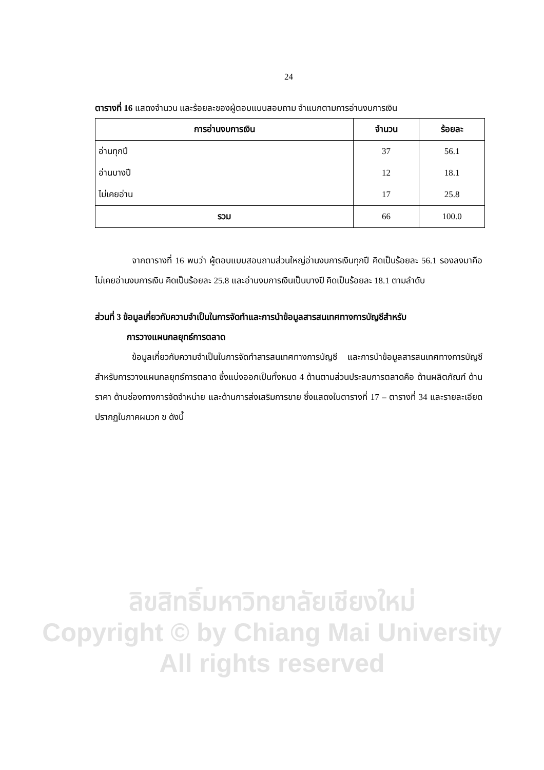24
ตารางที่ 16 แสดงจำนวน และร้อยละของผู้ตอบแบบสอบถาม จำแนกตามการอ่านงบการเงิน
| การอ่านงบการเงิน | จำนวน | ร้อยละ |
| --- | --- | --- |
| อ่านทุกปี | 37 | 56.1 |
| อ่านบางปี | 12 | 18.1 |
| ไม่เคยอ่าน | 17 | 25.8 |
| รวม | 66 | 100.0 |
จากตารางที่ 16 พบว่า ผู้ตอบแบบสอบถามส่วนใหญ่อ่านงบการเงินทุกปี คิดเป็นร้อยละ 56.1 รองลงมาคือ ไม่เคยอ่านงบการเงิน คิดเป็นร้อยละ 25.8 และอ่านงบการเงินเป็นบางปี คิดเป็นร้อยละ 18.1 ตามลำดับ
ส่วนที่ 3 ข้อมูลเกี่ยวกับความจำเป็นในการจัดทำและการนำข้อมูลสารสนเทศทางการบัญชีสำหรับ
การวางแผนกลยุทธ์การตลาด
ข้อมูลเกี่ยวกับความจำเป็นในการจัดทำสารสนเทศทางการบัญชี และการนำข้อมูลสารสนเทศทางการบัญชี สำหรับการวางแผนกลยุทธ์การตลาด ซึ่งแบ่งออกเป็นทั้งหมด 4 ด้านตามส่วนประสมการตลาดคือ ด้านผลิตภัณฑ์ ด้านราคา ด้านช่องทางการจัดจำหน่าย และด้านการส่งเสริมการขาย ซึ่งแสดงในตารางที่ 17 – ตารางที่ 34 และรายละเอียดปรากฏในภาคผนวก ข ดังนี้
ลิขสิทธิ์มหาวิทยาลัยเชียงใหม่
Copyright © by Chiang Mai University
All rights reserved